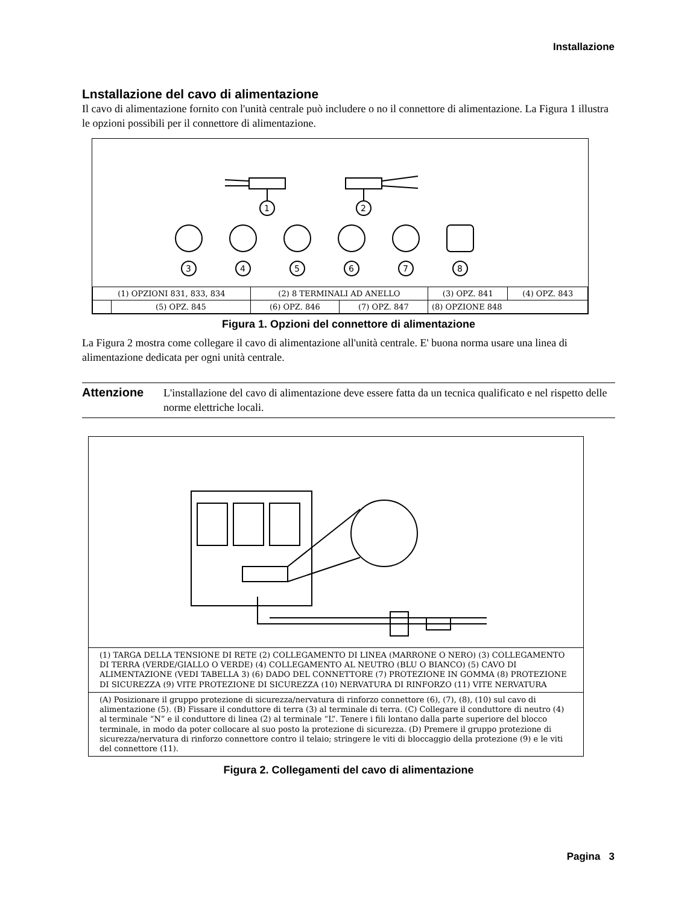Installazione
Lnstallazione del cavo di alimentazione
Il cavo di alimentazione fornito con l'unità centrale può includere o no il connettore di alimentazione. La Figura 1 illustra le opzioni possibili per il connettore di alimentazione.
1
2
3
4
5
6
7
8
| (1) OPZIONI 831, 833, 834 | | (2) 8 TERMINALI AD ANELLO | | (3) OPZ. 841 | (4) OPZ. 843 |
| | (5) OPZ. 845 | (6) OPZ. 846 | (7) OPZ. 847 | (8) OPZIONE 848 | |
Figura 1. Opzioni del connettore di alimentazione
La Figura 2 mostra come collegare il cavo di alimentazione all'unità centrale. E' buona norma usare una linea di alimentazione dedicata per ogni unità centrale.
Attenzione
L'installazione del cavo di alimentazione deve essere fatta da un tecnica qualificato e nel rispetto delle norme elettriche locali.
(1) TARGA DELLA TENSIONE DI RETE (2) COLLEGAMENTO DI LINEA (MARRONE O NERO) (3) COLLEGAMENTO DI TERRA (VERDE/GIALLO O VERDE) (4) COLLEGAMENTO AL NEUTRO (BLU O BIANCO) (5) CAVO DI ALIMENTAZIONE (VEDI TABELLA 3) (6) DADO DEL CONNETTORE (7) PROTEZIONE IN GOMMA (8) PROTEZIONE DI SICUREZZA (9) VITE PROTEZIONE DI SICUREZZA (10) NERVATURA DI RINFORZO (11) VITE NERVATURA
(A) Posizionare il gruppo protezione di sicurezza/nervatura di rinforzo connettore (6), (7), (8), (10) sul cavo di alimentazione (5). (B) Fissare il conduttore di terra (3) al terminale di terra. (C) Collegare il conduttore di neutro (4) al terminale “N” e il conduttore di linea (2) al terminale “L”. Tenere i fili lontano dalla parte superiore del blocco terminale, in modo da poter collocare al suo posto la protezione di sicurezza. (D) Premere il gruppo protezione di sicurezza/nervatura di rinforzo connettore contro il telaio; stringere le viti di bloccaggio della protezione (9) e le viti del connettore (11).
Figura 2. Collegamenti del cavo di alimentazione
Pagina 3